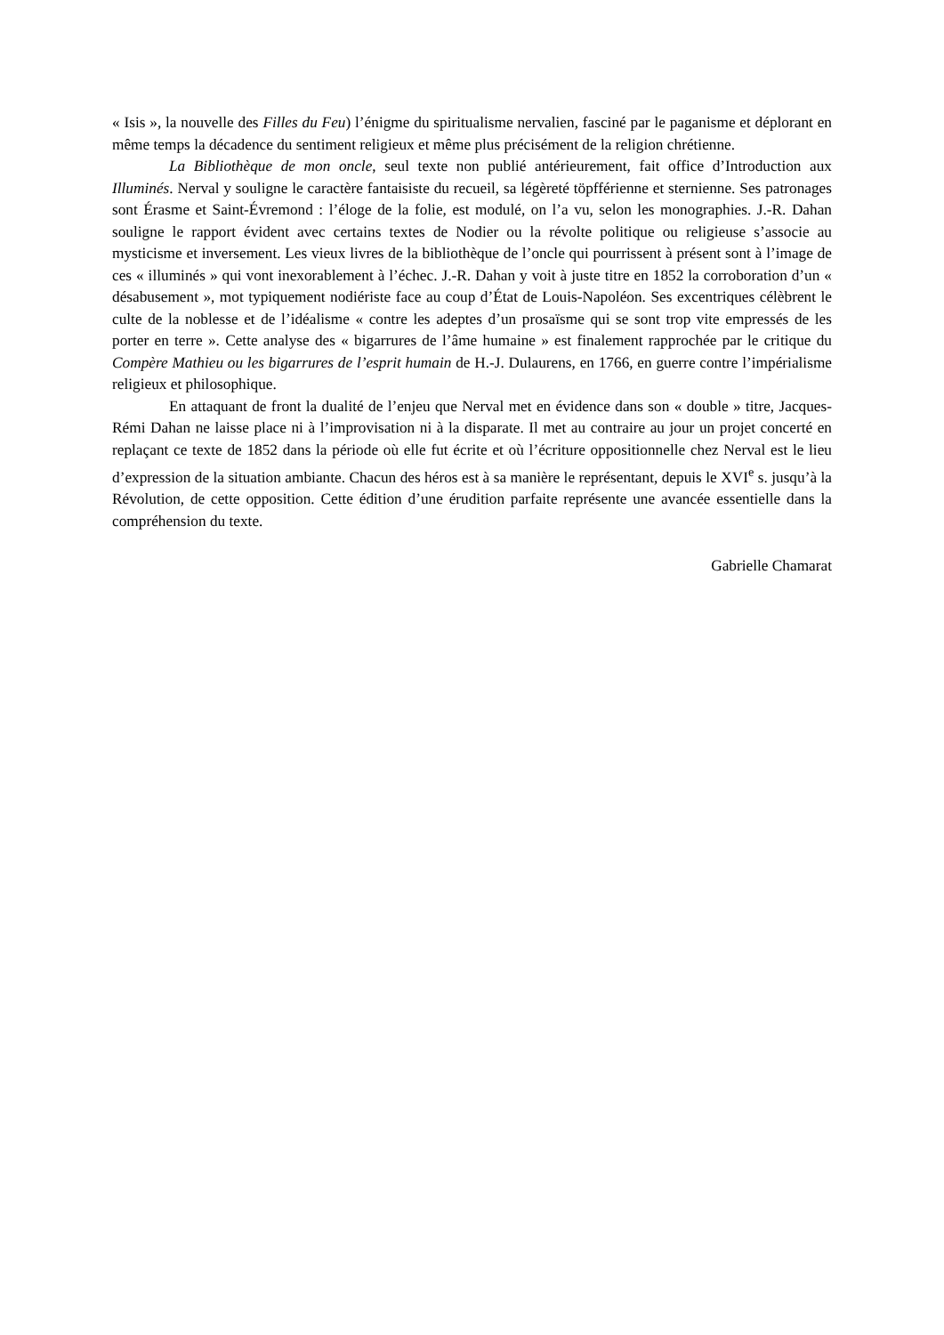« Isis », la nouvelle des Filles du Feu) l’énigme du spiritualisme nervalien, fasciné par le paganisme et déplorant en même temps la décadence du sentiment religieux et même plus précisément de la religion chrétienne.
La Bibliothèque de mon oncle, seul texte non publié antérieurement, fait office d’Introduction aux Illuminés. Nerval y souligne le caractère fantaisiste du recueil, sa légèreté töpfférienne et sternienne. Ses patronages sont Érasme et Saint-Évremond : l’éloge de la folie, est modulé, on l’a vu, selon les monographies. J.-R. Dahan souligne le rapport évident avec certains textes de Nodier ou la révolte politique ou religieuse s’associe au mysticisme et inversement. Les vieux livres de la bibliothèque de l’oncle qui pourrissent à présent sont à l’image de ces « illuminés » qui vont inexorablement à l’échec. J.-R. Dahan y voit à juste titre en 1852 la corroboration d’un « désabusement », mot typiquement nodiériste face au coup d’État de Louis-Napoléon. Ses excentriques célèbrent le culte de la noblesse et de l’idéalisme « contre les adeptes d’un prosaïsme qui se sont trop vite empressés de les porter en terre ». Cette analyse des « bigarrures de l’âme humaine » est finalement rapprochée par le critique du Compère Mathieu ou les bigarrures de l’esprit humain de H.-J. Dulaurens, en 1766, en guerre contre l’impérialisme religieux et philosophique.
En attaquant de front la dualité de l’enjeu que Nerval met en évidence dans son « double » titre, Jacques-Rémi Dahan ne laisse place ni à l’improvisation ni à la disparate. Il met au contraire au jour un projet concerté en replaçant ce texte de 1852 dans la période où elle fut écrite et où l’écriture oppositionnelle chez Nerval est le lieu d’expression de la situation ambiante. Chacun des héros est à sa manière le représentant, depuis le XVI<sup>e</sup> s. jusqu’à la Révolution, de cette opposition. Cette édition d’une érudition parfaite représente une avancée essentielle dans la compréhension du texte.
Gabrielle Chamarat